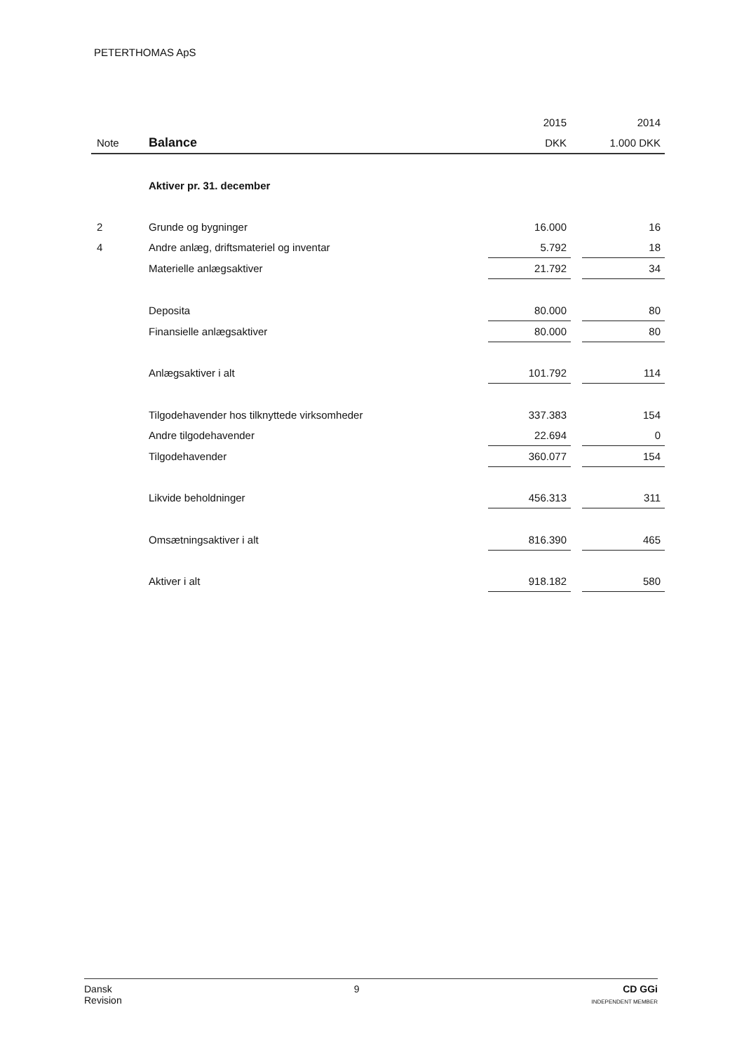PETERTHOMAS ApS
| | | 2015 | | 2014 |
| Note | Balance | DKK | | 1.000 DKK |
| | Aktiver pr. 31. december | | | |
| 2 | Grunde og bygninger | 16.000 | | 16 |
| 4 | Andre anlæg, driftsmateriel og inventar | 5.792 | | 18 |
| | Materielle anlægsaktiver | 21.792 | | 34 |
| | Deposita | 80.000 | | 80 |
| | Finansielle anlægsaktiver | 80.000 | | 80 |
| | Anlægsaktiver i alt | 101.792 | | 114 |
| | Tilgodehavender hos tilknyttede virksomheder | 337.383 | | 154 |
| | Andre tilgodehavender | 22.694 | | 0 |
| | Tilgodehavender | 360.077 | | 154 |
| | Likvide beholdninger | 456.313 | | 311 |
| | Omsætningsaktiver i alt | 816.390 | | 465 |
| | Aktiver i alt | 918.182 | | 580 |
Dansk
Revision
9 CD GGi
INDEPENDENT MEMBER